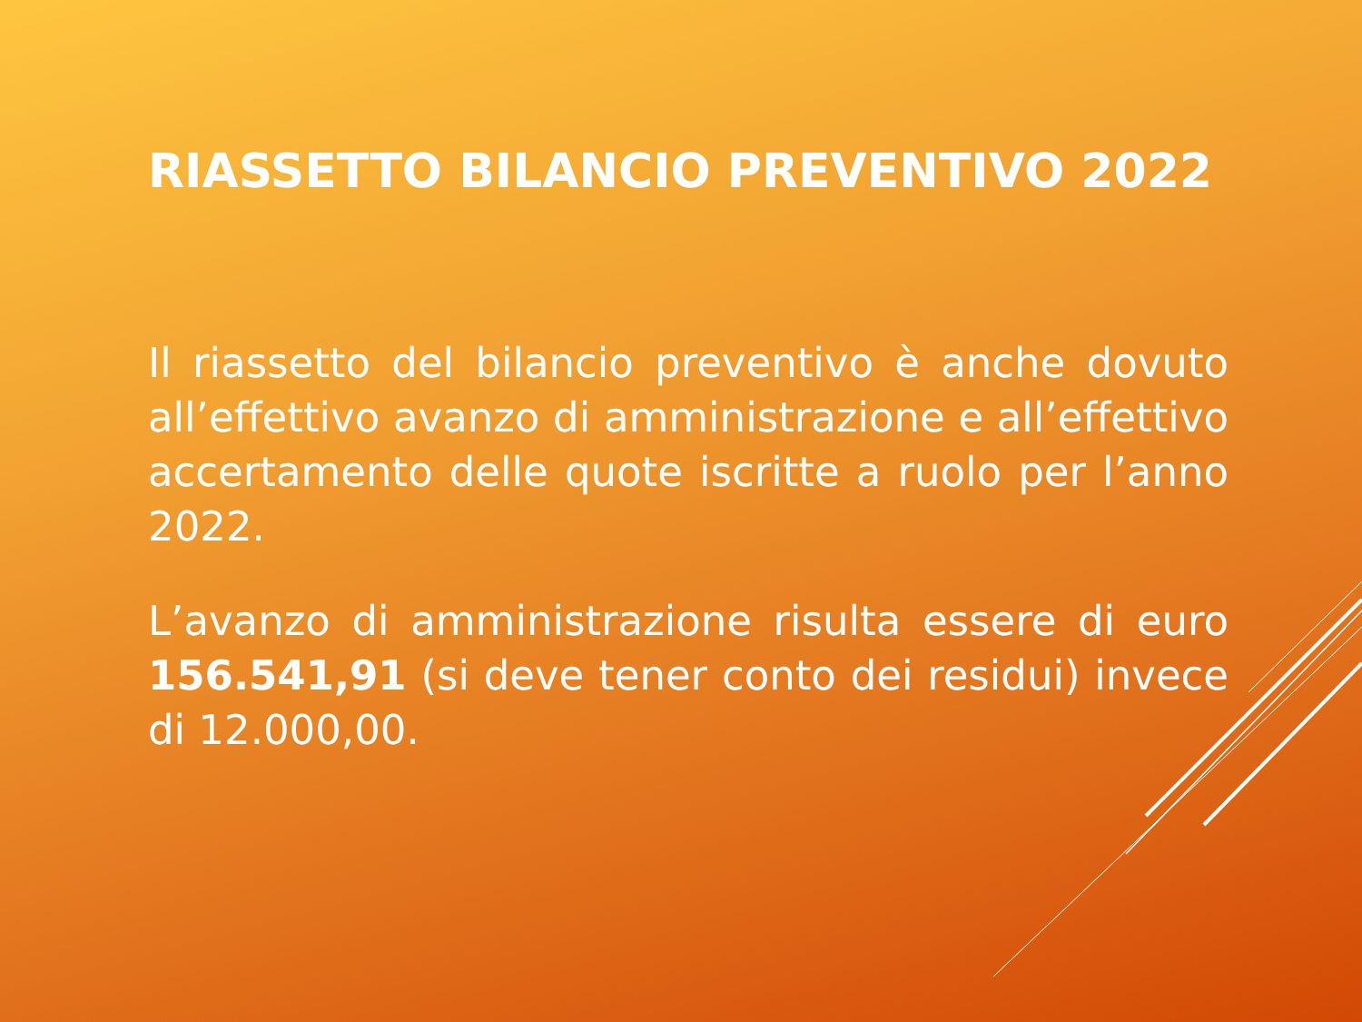RIASSETTO BILANCIO PREVENTIVO 2022
Il riassetto del bilancio preventivo è anche dovuto all’effettivo avanzo di amministrazione e all’effettivo accertamento delle quote iscritte a ruolo per l’anno 2022.
L’avanzo di amministrazione risulta essere di euro 156.541,91 (si deve tener conto dei residui) invece di 12.000,00.